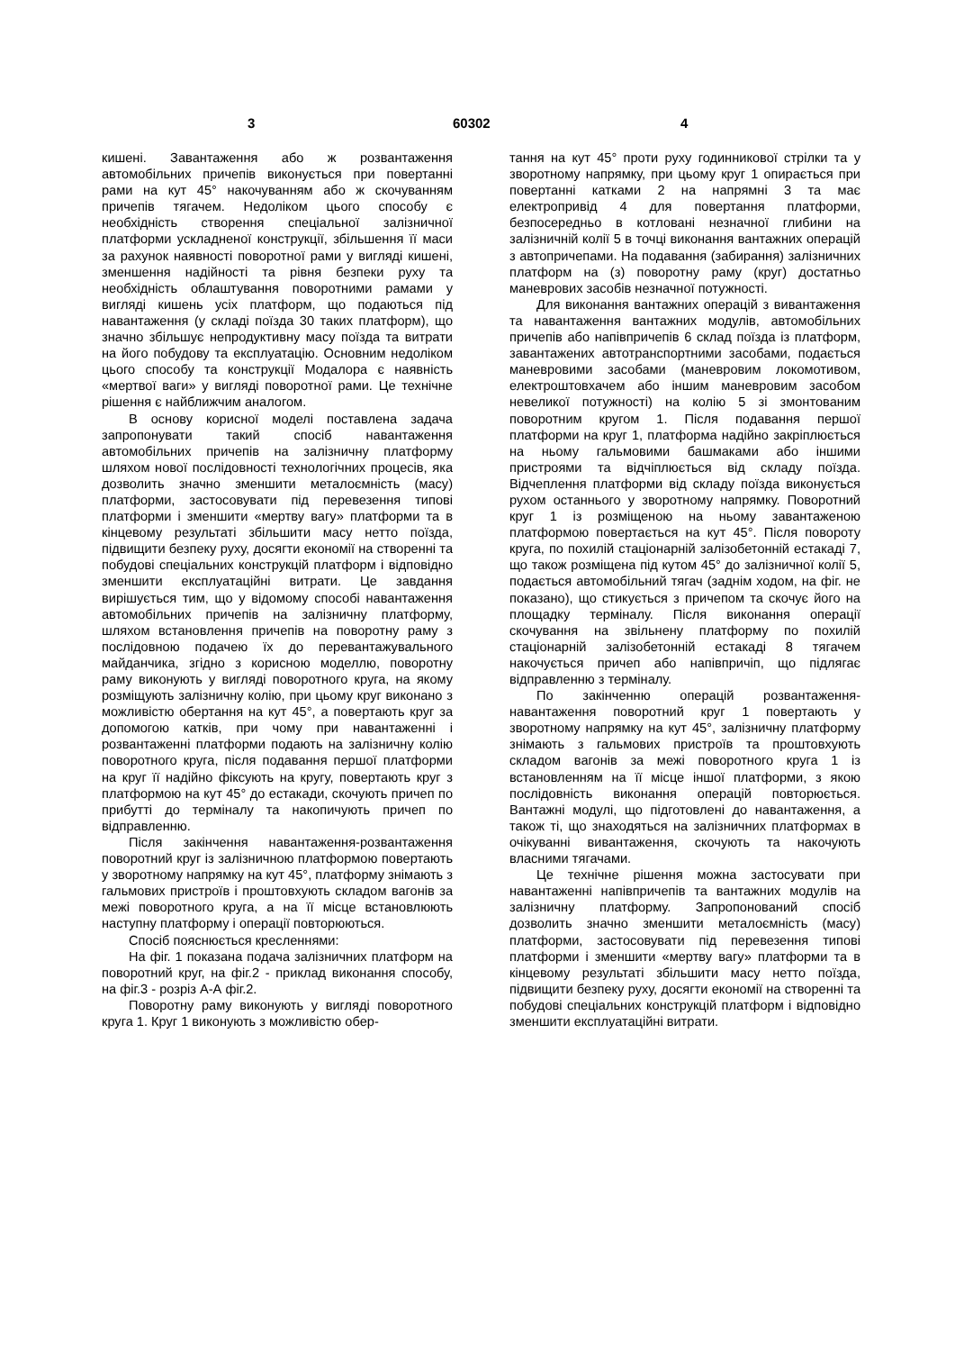3 60302 4
кишені. Завантаження або ж розвантаження автомобільних причепів виконується при повертанні рами на кут 45° накочуванням або ж скочуванням причепів тягачем. Недоліком цього способу є необхідність створення спеціальної залізничної платформи ускладненої конструкції, збільшення її маси за рахунок наявності поворотної рами у вигляді кишені, зменшення надійності та рівня безпеки руху та необхідність облаштування поворотними рамами у вигляді кишень усіх платформ, що подаються під навантаження (у складі поїзда 30 таких платформ), що значно збільшує непродуктивну масу поїзда та витрати на його побудову та експлуатацію. Основним недоліком цього способу та конструкції Модалора є наявність «мертвої ваги» у вигляді поворотної рами. Це технічне рішення є найближчим аналогом.
В основу корисної моделі поставлена задача запропонувати такий спосіб навантаження автомобільних причепів на залізничну платформу шляхом нової послідовності технологічних процесів, яка дозволить значно зменшити металоємність (масу) платформи, застосовувати під перевезення типові платформи і зменшити «мертву вагу» платформи та в кінцевому результаті збільшити масу нетто поїзда, підвищити безпеку руху, досягти економії на створенні та побудові спеціальних конструкцій платформ і відповідно зменшити експлуатаційні витрати. Це завдання вирішується тим, що у відомому способі навантаження автомобільних причепів на залізничну платформу, шляхом встановлення причепів на поворотну раму з послідовною подачею їх до перевантажувального майданчика, згідно з корисною моделлю, поворотну раму виконують у вигляді поворотного круга, на якому розміщують залізничну колію, при цьому круг виконано з можливістю обертання на кут 45°, а повертають круг за допомогою катків, при чому при навантаженні і розвантаженні платформи подають на залізничну колію поворотного круга, після подавання першої платформи на круг її надійно фіксують на кругу, повертають круг з платформою на кут 45° до естакади, скочують причеп по прибутті до терміналу та накопичують причеп по відправленню.
Після закінчення навантаження-розвантаження поворотний круг із залізничною платформою повертають у зворотному напрямку на кут 45°, платформу знімають з гальмових пристроїв і проштовхують складом вагонів за межі поворотного круга, а на її місце встановлюють наступну платформу і операції повторюються.
Спосіб пояснюється кресленнями:
На фіг. 1 показана подача залізничних платформ на поворотний круг, на фіг.2 - приклад виконання способу, на фіг.3 - розріз А-А фіг.2.
Поворотну раму виконують у вигляді поворотного круга 1. Круг 1 виконують з можливістю обер-
тання на кут 45° проти руху годинникової стрілки та у зворотному напрямку, при цьому круг 1 опирається при повертанні катками 2 на напрямні 3 та має електропривід 4 для повертання платформи, безпосередньо в котловані незначної глибини на залізничній колії 5 в точці виконання вантажних операцій з автопричепами. На подавання (забирання) залізничних платформ на (з) поворотну раму (круг) достатньо маневрових засобів незначної потужності.
Для виконання вантажних операцій з вивантаження та навантаження вантажних модулів, автомобільних причепів або напівпричепів 6 склад поїзда із платформ, завантажених автотранспортними засобами, подається маневровими засобами (маневровим локомотивом, електроштовхачем або іншим маневровим засобом невеликої потужності) на колію 5 зі змонтованим поворотним кругом 1. Після подавання першої платформи на круг 1, платформа надійно закріплюється на ньому гальмовими башмаками або іншими пристроями та відчіплюється від складу поїзда. Відчеплення платформи від складу поїзда виконується рухом останнього у зворотному напрямку. Поворотний круг 1 із розміщеною на ньому завантаженою платформою повертається на кут 45°. Після повороту круга, по похилій стаціонарній залізобетонній естакаді 7, що також розміщена під кутом 45° до залізничної колії 5, подається автомобільний тягач (заднім ходом, на фіг. не показано), що стикується з причепом та скочує його на площадку терміналу. Після виконання операції скочування на звільнену платформу по похилій стаціонарній залізобетонній естакаді 8 тягачем накочується причеп або напівпричіп, що підлягає відправленню з терміналу.
По закінченню операцій розвантаження-навантаження поворотний круг 1 повертають у зворотному напрямку на кут 45°, залізничну платформу знімають з гальмових пристроїв та проштовхують складом вагонів за межі поворотного круга 1 із встановленням на її місце іншої платформи, з якою послідовність виконання операцій повторюється. Вантажні модулі, що підготовлені до навантаження, а також ті, що знаходяться на залізничних платформах в очікуванні вивантаження, скочують та накочують власними тягачами.
Це технічне рішення можна застосувати при навантаженні напівпричепів та вантажних модулів на залізничну платформу. Запропонований спосіб дозволить значно зменшити металоємність (масу) платформи, застосовувати під перевезення типові платформи і зменшити «мертву вагу» платформи та в кінцевому результаті збільшити масу нетто поїзда, підвищити безпеку руху, досягти економії на створенні та побудові спеціальних конструкцій платформ і відповідно зменшити експлуатаційні витрати.